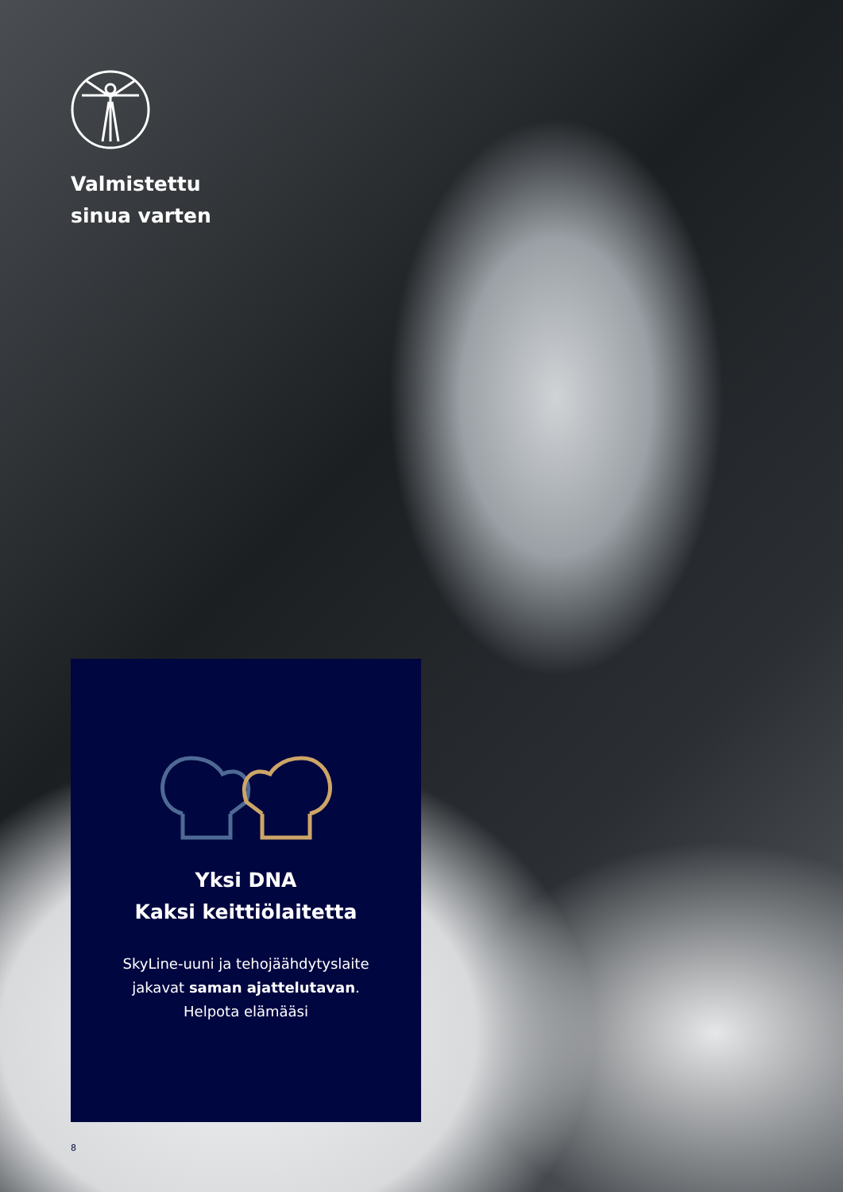Valmistettu
sinua varten
Yksi DNA
Kaksi keittiölaitetta
SkyLine-uuni ja tehojäähdytyslaite
jakavat saman ajattelutavan.
Helpota elämääsi
8